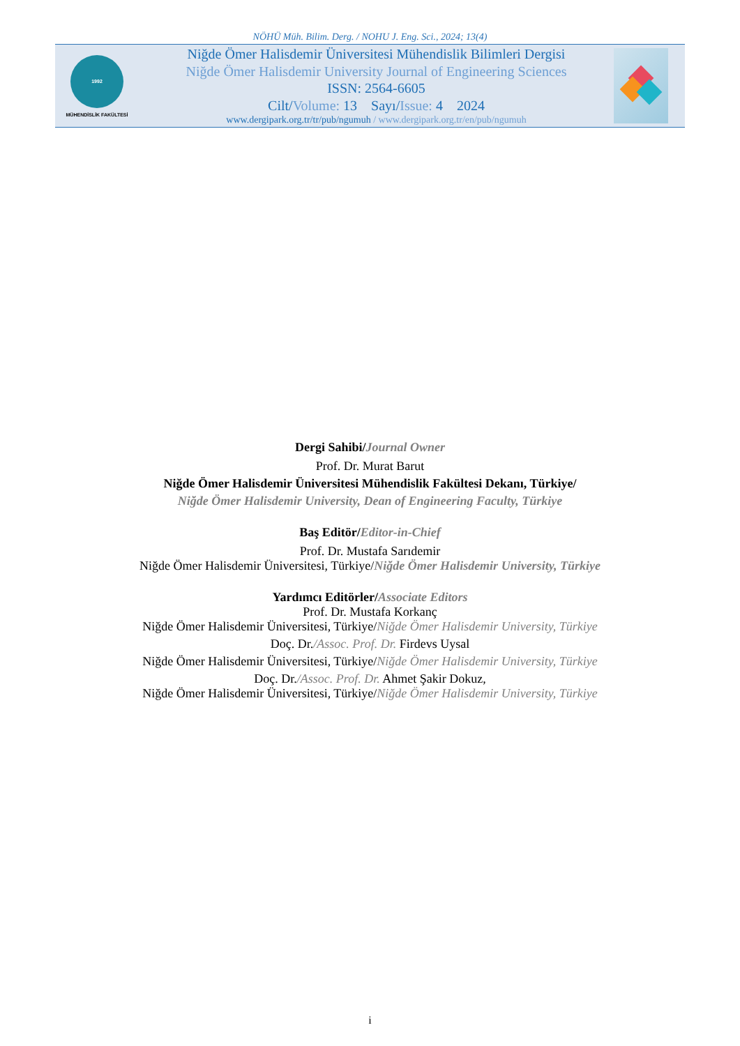NÖHÜ Müh. Bilim. Derg. / NOHU J. Eng. Sci., 2024; 13(4)
1992
MÜHENDİSLİK FAKÜLTESİ
Niğde Ömer Halisdemir Üniversitesi Mühendislik Bilimleri Dergisi
Niğde Ömer Halisdemir University Journal of Engineering Sciences
ISSN: 2564-6605
Cilt/Volume: 13 Sayı/Issue: 4 2024
www.dergipark.org.tr/tr/pub/ngumuh / www.dergipark.org.tr/en/pub/ngumuh
Dergi Sahibi/Journal Owner
Prof. Dr. Murat Barut
Niğde Ömer Halisdemir Üniversitesi Mühendislik Fakültesi Dekanı, Türkiye/
Niğde Ömer Halisdemir University, Dean of Engineering Faculty, Türkiye
Baş Editör/Editor-in-Chief
Prof. Dr. Mustafa Sarıdemir
Niğde Ömer Halisdemir Üniversitesi, Türkiye/Niğde Ömer Halisdemir University, Türkiye
Yardımcı Editörler/Associate Editors
Prof. Dr. Mustafa Korkanç
Niğde Ömer Halisdemir Üniversitesi, Türkiye/Niğde Ömer Halisdemir University, Türkiye
Doç. Dr./Assoc. Prof. Dr. Firdevs Uysal
Niğde Ömer Halisdemir Üniversitesi, Türkiye/Niğde Ömer Halisdemir University, Türkiye
Doç. Dr./Assoc. Prof. Dr. Ahmet Şakir Dokuz,
Niğde Ömer Halisdemir Üniversitesi, Türkiye/Niğde Ömer Halisdemir University, Türkiye
i